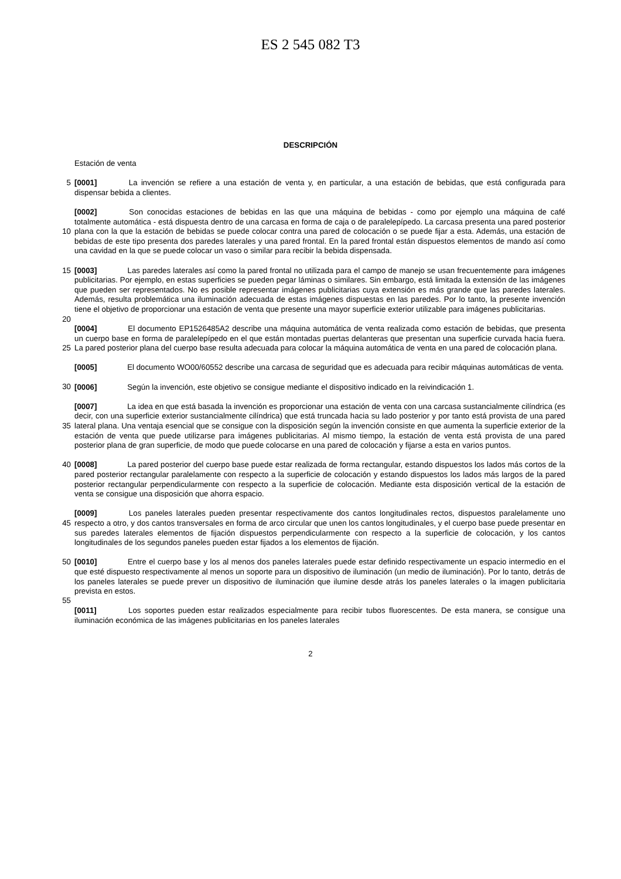ES 2 545 082 T3
DESCRIPCIÓN
Estación de venta
5 [0001] La invención se refiere a una estación de venta y, en particular, a una estación de bebidas, que está configurada para dispensar bebida a clientes.
[0002] Son conocidas estaciones de bebidas en las que una máquina de bebidas - como por ejemplo una máquina de café totalmente automática - está dispuesta dentro de una carcasa en forma de caja o de
10
paralelepípedo. La carcasa presenta una pared posterior plana con la que la estación de bebidas se puede colocar contra una pared de colocación o se puede fijar a esta. Además, una estación de bebidas de este tipo presenta dos paredes laterales y una pared frontal. En la pared frontal están dispuestos elementos de mando así como una cavidad en la que se puede colocar un vaso o similar para recibir la bebida dispensada.
15 [0003] Las paredes laterales así como la pared frontal no utilizada para el campo de manejo se usan frecuentemente para imágenes publicitarias. Por ejemplo, en estas superficies se pueden pegar láminas o similares. Sin embargo, está limitada la extensión de las imágenes que pueden ser representados. No es posible representar imágenes publicitarias cuya extensión es más grande que las paredes laterales. Además, resulta problemática una iluminación adecuada de estas imágenes dispuestas en las paredes. Por lo tanto, la presente invención tiene el
20
objetivo de proporcionar una estación de venta que presente una mayor superficie exterior utilizable para imágenes publicitarias.
[0004] El documento EP1526485A2 describe una máquina automática de venta realizada como estación de bebidas, que presenta un cuerpo base en forma de paralelepípedo en el que están montadas puertas delanteras que
25
presentan una superficie curvada hacia fuera. La pared posterior plana del cuerpo base resulta adecuada para colocar la máquina automática de venta en una pared de colocación plana.
[0005] El documento WO00/60552 describe una carcasa de seguridad que es adecuada para recibir máquinas automáticas de venta.
30
[0006] Según la invención, este objetivo se consigue mediante el dispositivo indicado en la reivindicación 1.
[0007] La idea en que está basada la invención es proporcionar una estación de venta con una carcasa sustancialmente cilíndrica (es decir, con una superficie exterior sustancialmente cilíndrica) que está truncada hacia
35
su lado posterior y por tanto está provista de una pared lateral plana. Una ventaja esencial que se consigue con la disposición según la invención consiste en que aumenta la superficie exterior de la estación de venta que puede utilizarse para imágenes publicitarias. Al mismo tiempo, la estación de venta está provista de una pared posterior plana de gran superficie, de modo que puede colocarse en una pared de colocación y fijarse a esta en varios puntos.
40 [0008] La pared posterior del cuerpo base puede estar realizada de forma rectangular, estando dispuestos los lados más cortos de la pared posterior rectangular paralelamente con respecto a la superficie de colocación y estando dispuestos los lados más largos de la pared posterior rectangular perpendicularmente con respecto a la superficie de colocación. Mediante esta disposición vertical de la estación de venta se consigue una disposición que ahorra espacio.
45
[0009] Los paneles laterales pueden presentar respectivamente dos cantos longitudinales rectos, dispuestos paralelamente uno respecto a otro, y dos cantos transversales en forma de arco circular que unen los cantos longitudinales, y el cuerpo base puede presentar en sus paredes laterales elementos de fijación dispuestos perpendicularmente con respecto a la superficie de colocación, y los cantos longitudinales de los segundos paneles
50
pueden estar fijados a los elementos de fijación.
[0010] Entre el cuerpo base y los al menos dos paneles laterales puede estar definido respectivamente un espacio intermedio en el que esté dispuesto respectivamente al menos un soporte para un dispositivo de iluminación (un medio de iluminación). Por lo tanto, detrás de los paneles laterales se puede prever un dispositivo de iluminación
55
que ilumine desde atrás los paneles laterales o la imagen publicitaria prevista en estos.
[0011] Los soportes pueden estar realizados especialmente para recibir tubos fluorescentes. De esta manera, se consigue una iluminación económica de las imágenes publicitarias en los paneles laterales
2